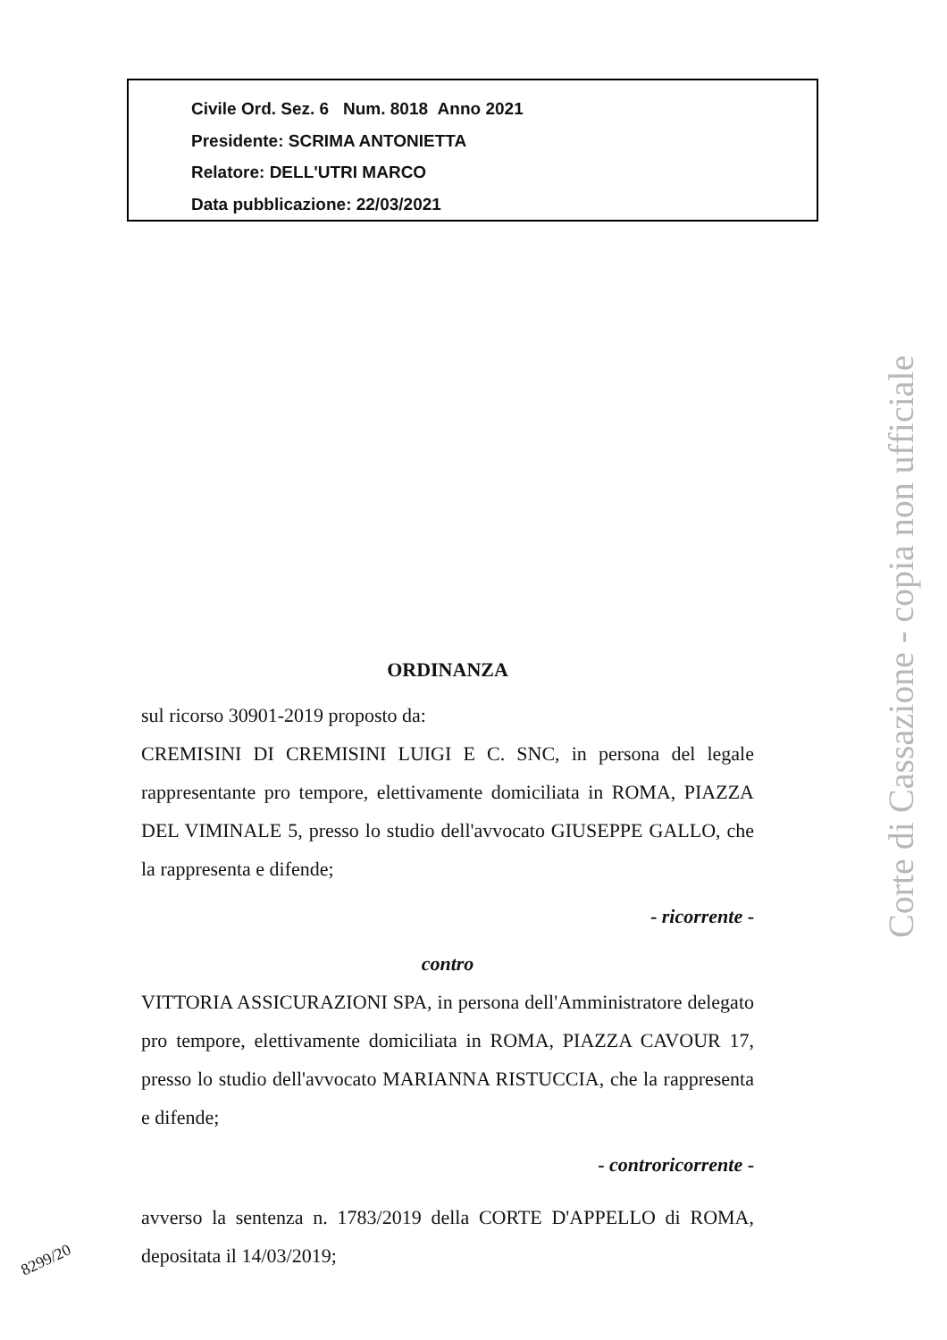Civile Ord. Sez. 6 Num. 8018 Anno 2021
Presidente: SCRIMA ANTONIETTA
Relatore: DELL'UTRI MARCO
Data pubblicazione: 22/03/2021
ORDINANZA
sul ricorso 30901-2019 proposto da:
CREMISINI DI CREMISINI LUIGI E C. SNC, in persona del legale rappresentante pro tempore, elettivamente domiciliata in ROMA, PIAZZA DEL VIMINALE 5, presso lo studio dell'avvocato GIUSEPPE GALLO, che la rappresenta e difende;
- ricorrente -
contro
VITTORIA ASSICURAZIONI SPA, in persona dell'Amministratore delegato pro tempore, elettivamente domiciliata in ROMA, PIAZZA CAVOUR 17, presso lo studio dell'avvocato MARIANNA RISTUCCIA, che la rappresenta e difende;
- controricorrente -
avverso la sentenza n. 1783/2019 della CORTE D'APPELLO di ROMA, depositata il 14/03/2019;
Corte di Cassazione - copia non ufficiale
8299/20